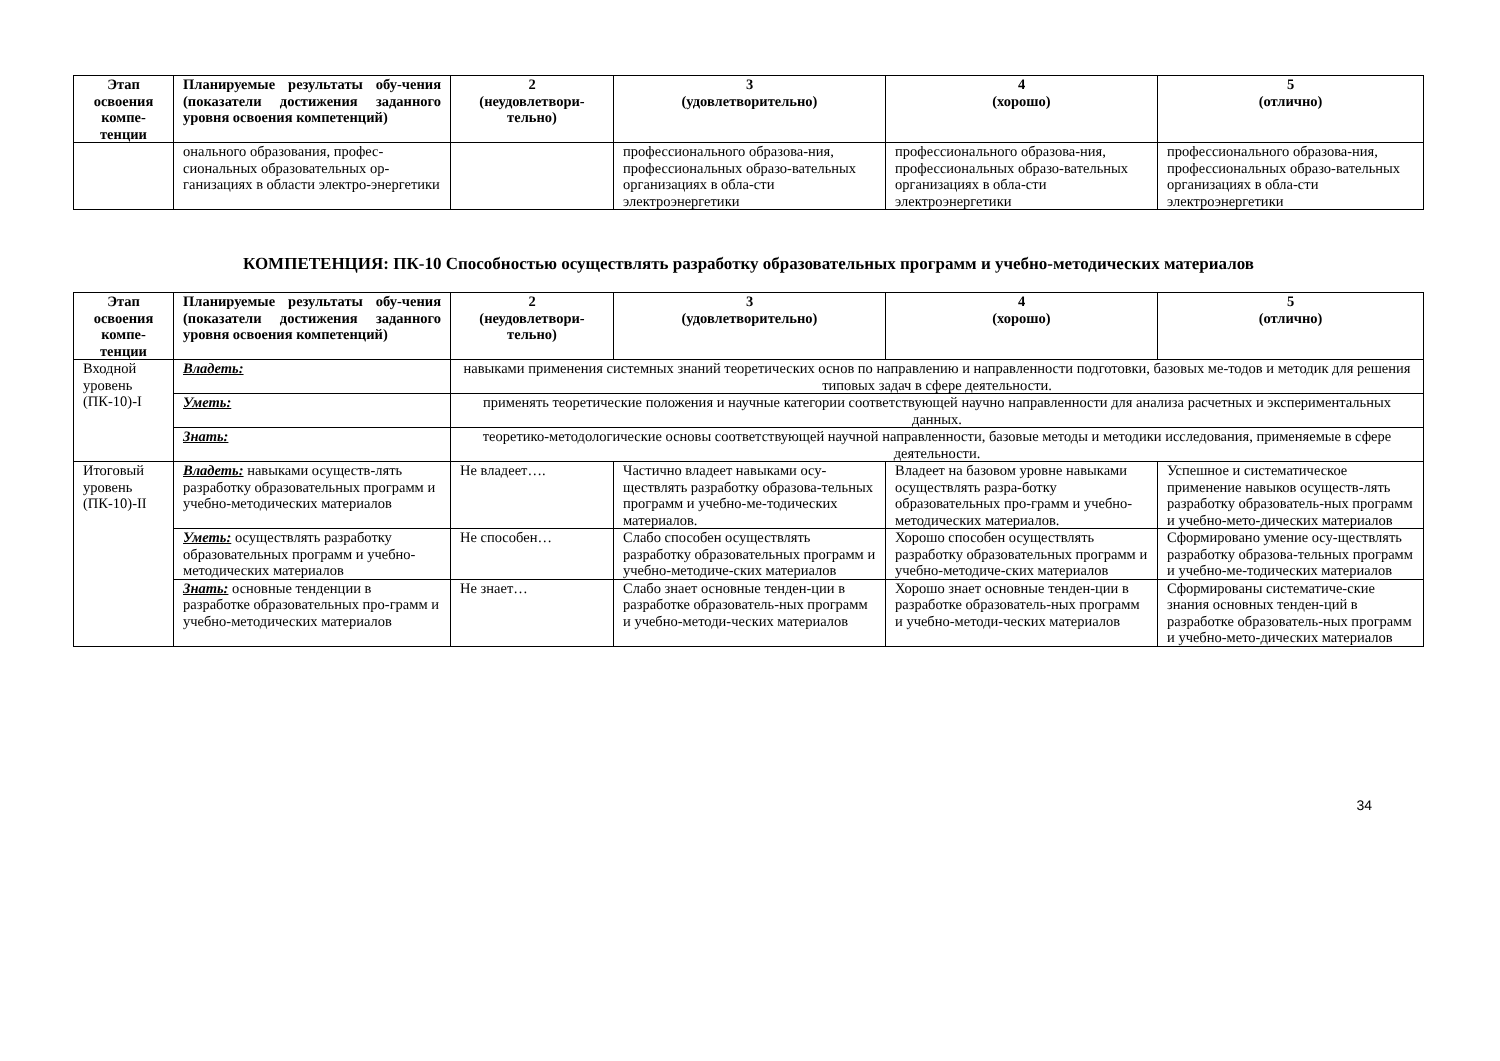| Этап освоения компе-тенции | Планируемые результаты обу-чения (показатели достижения заданного уровня освоения компетенций) | 2 (неудовлетвори-тельно) | 3 (удовлетворительно) | 4 (хорошо) | 5 (отлично) |
| --- | --- | --- | --- | --- | --- |
| | онального образования, профес-сиональных образовательных ор-ганизациях в области электро-энергетики | | профессионального образова-ния, профессиональных образо-вательных организациях в обла-сти электроэнергетики | профессионального образова-ния, профессиональных образо-вательных организациях в обла-сти электроэнергетики | профессионального образова-ния, профессиональных образо-вательных организациях в обла-сти электроэнергетики |
КОМПЕТЕНЦИЯ: ПК-10 Способностью осуществлять разработку образовательных программ и учебно-методических материалов
| Этап освоения компе-тенции | Планируемые результаты обу-чения (показатели достижения заданного уровня освоения компетенций) | 2 (неудовлетвори-тельно) | 3 (удовлетворительно) | 4 (хорошо) | 5 (отлично) |
| --- | --- | --- | --- | --- | --- |
| Входной уровень (ПК-10)-I | Владеть: | навыками применения системных знаний теоретических основ по направлению и направленности подготовки, базовых ме-тодов и методик для решения типовых задач в сфере деятельности. | | | |
| | Уметь: | применять теоретические положения и научные категории соответствующей научно направленности для анализа расчетных и экспериментальных данных. | | | |
| | Знать: | теоретико-методологические основы соответствующей научной направленности, базовые методы и методики исследования, применяемые в сфере деятельности. | | | |
| Итоговый уровень (ПК-10)-II | Владеть: навыками осуществ-лять разработку образовательных программ и учебно-методических материалов | Не владеет…. | Частично владеет навыками осу-ществлять разработку образова-тельных программ и учебно-ме-тодических материалов. | Владеет на базовом уровне навыками осуществлять разра-ботку образовательных про-грамм и учебно-методических материалов. | Успешное и систематическое применение навыков осуществ-лять разработку образователь-ных программ и учебно-мето-дических материалов |
| | Уметь: осуществлять разработку образовательных программ и учебно-методических материалов | Не способен… | Слабо способен осуществлять разработку образовательных программ и учебно-методиче-ских материалов | Хорошо способен осуществлять разработку образовательных программ и учебно-методиче-ских материалов | Сформировано умение осу-ществлять разработку образова-тельных программ и учебно-ме-тодических материалов |
| | Знать: основные тенденции в разработке образовательных про-грамм и учебно-методических материалов | Не знает… | Слабо знает основные тенден-ции в разработке образователь-ных программ и учебно-методи-ческих материалов | Хорошо знает основные тенден-ции в разработке образователь-ных программ и учебно-методи-ческих материалов | Сформированы систематиче-ские знания основных тенден-ций в разработке образователь-ных программ и учебно-мето-дических материалов |
34